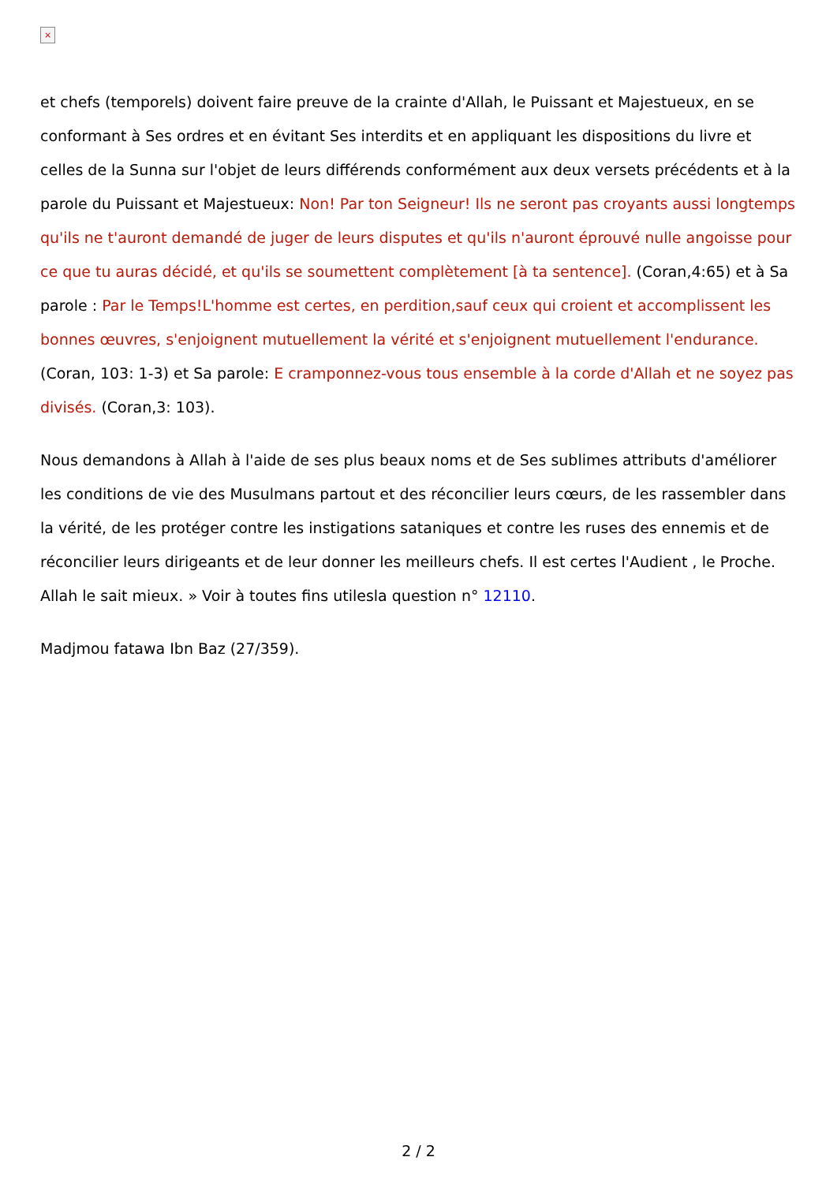×
et chefs (temporels) doivent faire preuve de la crainte d'Allah, le Puissant et Majestueux, en se conformant à Ses ordres et en évitant Ses interdits et en appliquant les dispositions du livre et celles de la Sunna sur l'objet de leurs différends conformément aux deux versets précédents et à la parole du Puissant et Majestueux: Non! Par ton Seigneur! Ils ne seront pas croyants aussi longtemps qu'ils ne t'auront demandé de juger de leurs disputes et qu'ils n'auront éprouvé nulle angoisse pour ce que tu auras décidé, et qu'ils se soumettent complètement [à ta sentence]. (Coran,4:65) et à Sa parole : Par le Temps!L'homme est certes, en perdition,sauf ceux qui croient et accomplissent les bonnes œuvres, s'enjoignent mutuellement la vérité et s'enjoignent mutuellement l'endurance. (Coran, 103: 1-3) et Sa parole: E cramponnez-vous tous ensemble à la corde d'Allah et ne soyez pas divisés. (Coran,3: 103).
Nous demandons à Allah à l'aide de ses plus beaux noms et de Ses sublimes attributs d'améliorer les conditions de vie des Musulmans partout et des réconcilier leurs cœurs, de les rassembler dans la vérité, de les protéger contre les instigations sataniques et contre les ruses des ennemis et de réconcilier leurs dirigeants et de leur donner les meilleurs chefs. Il est certes l'Audient , le Proche. Allah le sait mieux. » Voir à toutes fins utilesla question n° 12110.
Madjmou fatawa Ibn Baz (27/359).
2 / 2